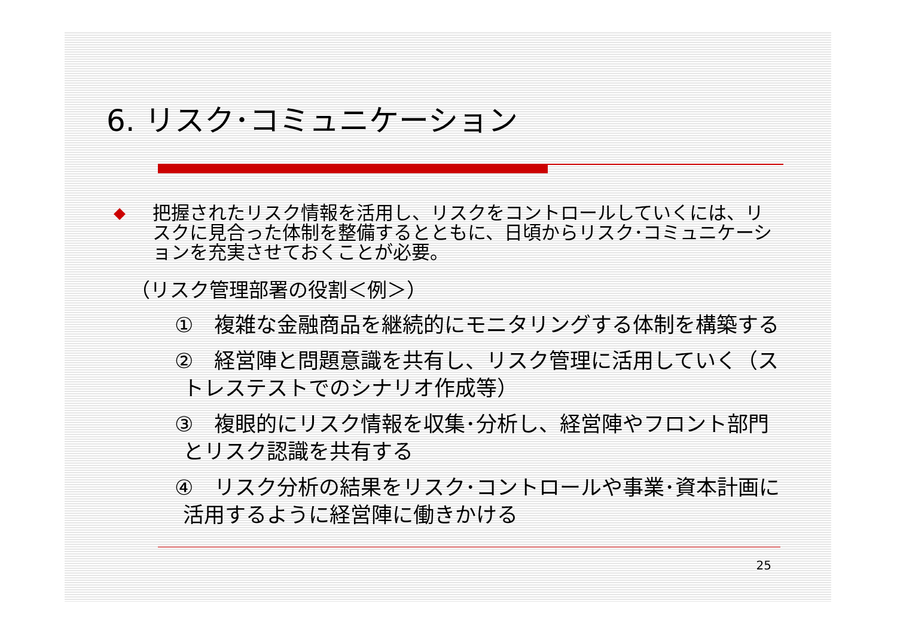6. リスク･コミュニケーション
◆
把握されたリスク情報を活用し、リスクをコントロールしていくには、リスクに見合った体制を整備するとともに、日頃からリスク･コミュニケーションを充実させておくことが必要。
（リスク管理部署の役割＜例＞）
①　複雑な金融商品を継続的にモニタリングする体制を構築する
②　経営陣と問題意識を共有し、リスク管理に活用していく（ストレステストでのシナリオ作成等）
③　複眼的にリスク情報を収集･分析し、経営陣やフロント部門とリスク認識を共有する
④　リスク分析の結果をリスク･コントロールや事業･資本計画に活用するように経営陣に働きかける
25